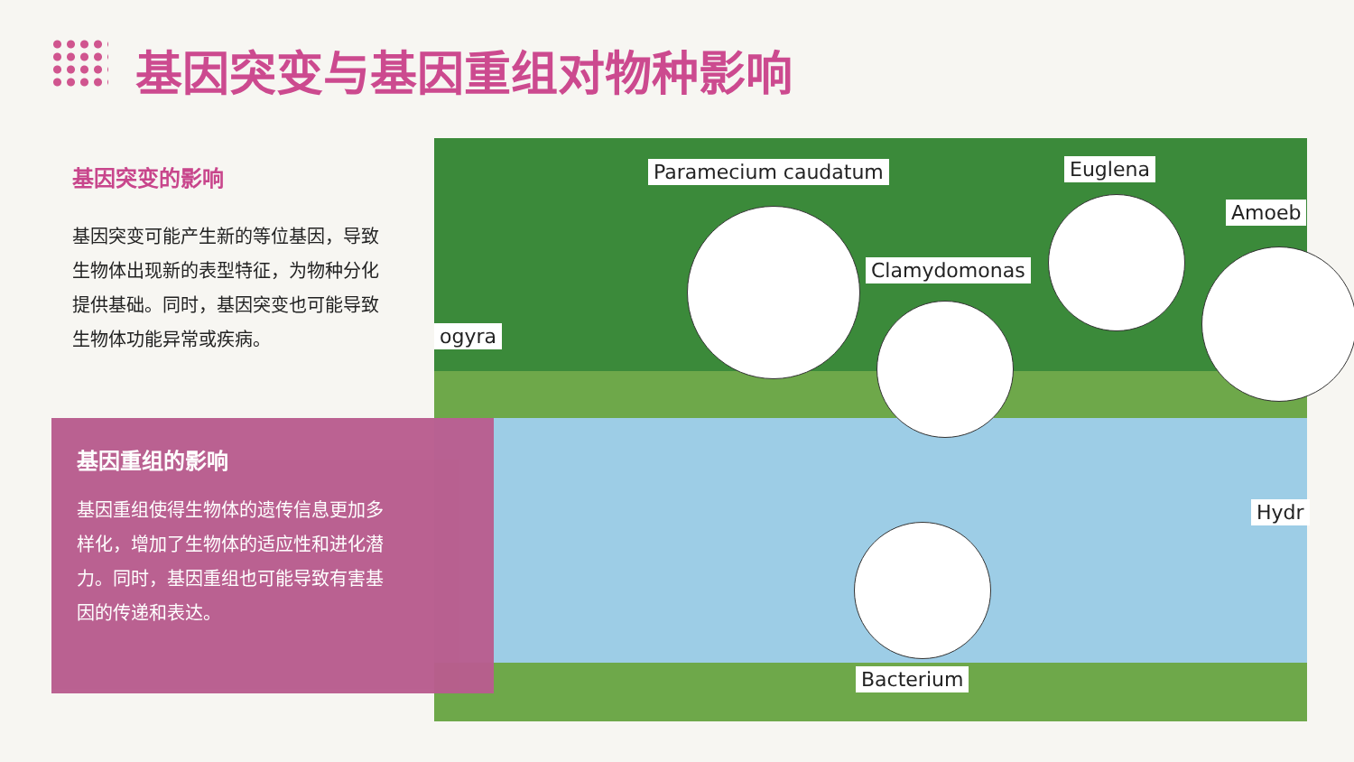基因突变与基因重组对物种影响
基因突变的影响
基因突变可能产生新的等位基因，导致生物体出现新的表型特征，为物种分化提供基础。同时，基因突变也可能导致生物体功能异常或疾病。
基因重组的影响
基因重组使得生物体的遗传信息更加多样化，增加了生物体的适应性和进化潜力。同时，基因重组也可能导致有害基因的传递和表达。
Paramecium caudatum Euglena
Amoeb
Clamydomonas
ogyra
Hydr
Bacterium